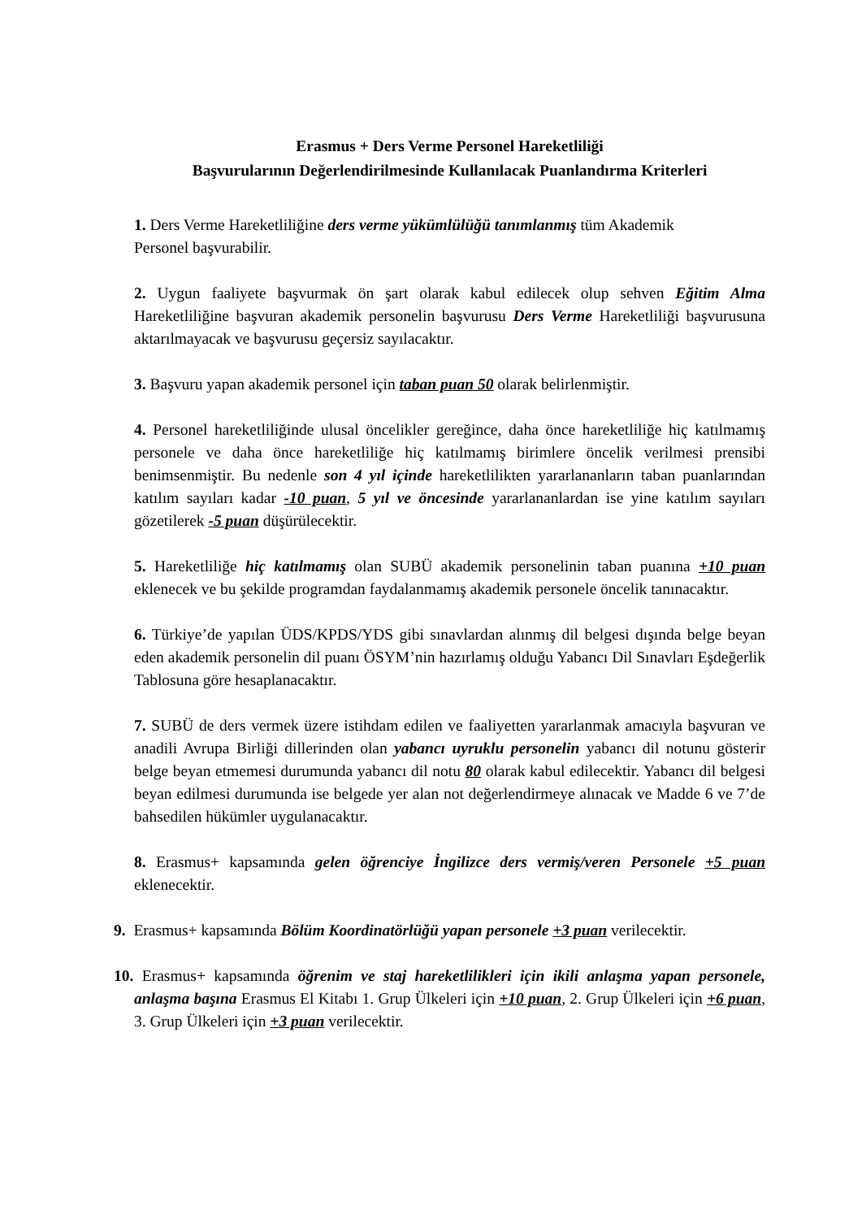Erasmus + Ders Verme Personel Hareketliliği
Başvurularının Değerlendirilmesinde Kullanılacak Puanlandırma Kriterleri
1. Ders Verme Hareketliliğine ders verme yükümlülüğü tanımlanmış tüm Akademik
Personel başvurabilir.
2. Uygun faaliyete başvurmak ön şart olarak kabul edilecek olup sehven Eğitim Alma Hareketliliğine başvuran akademik personelin başvurusu Ders Verme Hareketliliği başvurusuna aktarılmayacak ve başvurusu geçersiz sayılacaktır.
3. Başvuru yapan akademik personel için taban puan 50 olarak belirlenmiştir.
4. Personel hareketliliğinde ulusal öncelikler gereğince, daha önce hareketliliğe hiç katılmamış personele ve daha önce hareketliliğe hiç katılmamış birimlere öncelik verilmesi prensibi benimsenmiştir. Bu nedenle son 4 yıl içinde hareketlilikten yararlananların taban puanlarından katılım sayıları kadar -10 puan, 5 yıl ve öncesinde yararlananlardan ise yine katılım sayıları gözetilerek -5 puan düşürülecektir.
5. Hareketliliğe hiç katılmamış olan SUBÜ akademik personelinin taban puanına +10 puan eklenecek ve bu şekilde programdan faydalanmamış akademik personele öncelik tanınacaktır.
6. Türkiye’de yapılan ÜDS/KPDS/YDS gibi sınavlardan alınmış dil belgesi dışında belge beyan eden akademik personelin dil puanı ÖSYM’nin hazırlamış olduğu Yabancı Dil Sınavları Eşdeğerlik Tablosuna göre hesaplanacaktır.
7. SUBÜ de ders vermek üzere istihdam edilen ve faaliyetten yararlanmak amacıyla başvuran ve anadili Avrupa Birliği dillerinden olan yabancı uyruklu personelin yabancı dil notunu gösterir belge beyan etmemesi durumunda yabancı dil notu 80 olarak kabul edilecektir. Yabancı dil belgesi beyan edilmesi durumunda ise belgede yer alan not değerlendirmeye alınacak ve Madde 6 ve 7’de bahsedilen hükümler uygulanacaktır.
8. Erasmus+ kapsamında gelen öğrenciye İngilizce ders vermiş/veren Personele +5 puan eklenecektir.
9. Erasmus+ kapsamında Bölüm Koordinatörlüğü yapan personele +3 puan verilecektir.
10. Erasmus+ kapsamında öğrenim ve staj hareketlilikleri için ikili anlaşma yapan personele, anlaşma başına Erasmus El Kitabı 1. Grup Ülkeleri için +10 puan, 2. Grup Ülkeleri için +6 puan, 3. Grup Ülkeleri için +3 puan verilecektir.